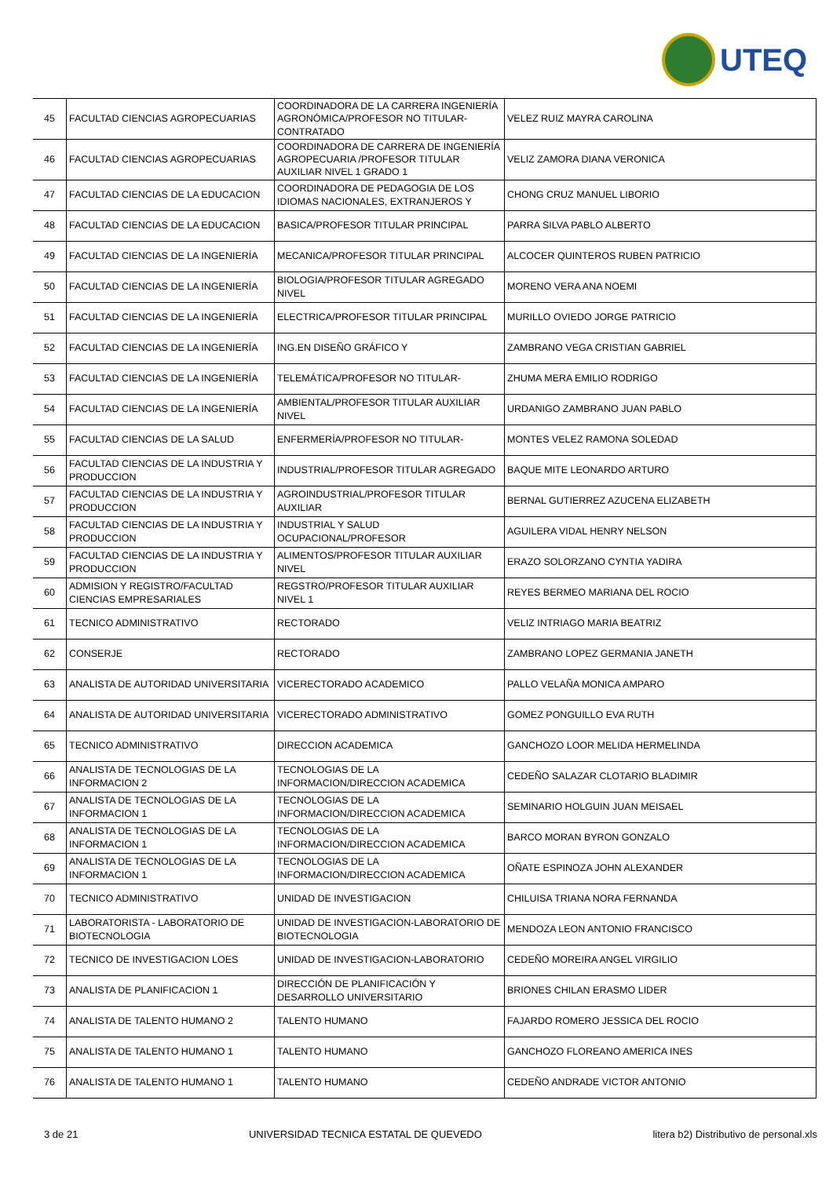UTEQ
| 45 | FACULTAD CIENCIAS AGROPECUARIAS | COORDINADORA DE LA CARRERA INGENIERÍA AGRONÓMICA/PROFESOR NO TITULAR-CONTRATADO | VELEZ RUIZ MAYRA CAROLINA |
| 46 | FACULTAD CIENCIAS AGROPECUARIAS | COORDINADORA DE CARRERA DE INGENIERÍA AGROPECUARIA /PROFESOR TITULAR AUXILIAR NIVEL 1 GRADO 1 | VELIZ ZAMORA DIANA VERONICA |
| 47 | FACULTAD CIENCIAS DE LA EDUCACION | COORDINADORA DE PEDAGOGIA DE LOS IDIOMAS NACIONALES, EXTRANJEROS Y | CHONG CRUZ MANUEL LIBORIO |
| 48 | FACULTAD CIENCIAS DE LA EDUCACION | BASICA/PROFESOR TITULAR PRINCIPAL | PARRA SILVA PABLO ALBERTO |
| 49 | FACULTAD CIENCIAS DE LA INGENIERÍA | MECANICA/PROFESOR TITULAR PRINCIPAL | ALCOCER QUINTEROS RUBEN PATRICIO |
| 50 | FACULTAD CIENCIAS DE LA INGENIERÍA | BIOLOGIA/PROFESOR TITULAR AGREGADO NIVEL | MORENO VERA ANA NOEMI |
| 51 | FACULTAD CIENCIAS DE LA INGENIERÍA | ELECTRICA/PROFESOR TITULAR PRINCIPAL | MURILLO OVIEDO JORGE PATRICIO |
| 52 | FACULTAD CIENCIAS DE LA INGENIERÍA | ING.EN DISEÑO GRÁFICO Y | ZAMBRANO VEGA CRISTIAN GABRIEL |
| 53 | FACULTAD CIENCIAS DE LA INGENIERÍA | TELEMÁTICA/PROFESOR NO TITULAR- | ZHUMA MERA EMILIO RODRIGO |
| 54 | FACULTAD CIENCIAS DE LA INGENIERÍA | AMBIENTAL/PROFESOR TITULAR AUXILIAR NIVEL | URDANIGO ZAMBRANO JUAN PABLO |
| 55 | FACULTAD CIENCIAS DE LA SALUD | ENFERMERÍA/PROFESOR NO TITULAR- | MONTES VELEZ RAMONA SOLEDAD |
| 56 | FACULTAD CIENCIAS DE LA INDUSTRIA Y PRODUCCION | INDUSTRIAL/PROFESOR TITULAR AGREGADO | BAQUE MITE LEONARDO ARTURO |
| 57 | FACULTAD CIENCIAS DE LA INDUSTRIA Y PRODUCCION | AGROINDUSTRIAL/PROFESOR TITULAR AUXILIAR | BERNAL GUTIERREZ AZUCENA ELIZABETH |
| 58 | FACULTAD CIENCIAS DE LA INDUSTRIA Y PRODUCCION | INDUSTRIAL Y SALUD OCUPACIONAL/PROFESOR | AGUILERA VIDAL HENRY NELSON |
| 59 | FACULTAD CIENCIAS DE LA INDUSTRIA Y PRODUCCION | ALIMENTOS/PROFESOR TITULAR AUXILIAR NIVEL | ERAZO SOLORZANO CYNTIA YADIRA |
| 60 | ADMISION Y REGISTRO/FACULTAD CIENCIAS EMPRESARIALES | REGSTRO/PROFESOR TITULAR AUXILIAR NIVEL 1 | REYES BERMEO MARIANA DEL ROCIO |
| 61 | TECNICO ADMINISTRATIVO | RECTORADO | VELIZ INTRIAGO MARIA BEATRIZ |
| 62 | CONSERJE | RECTORADO | ZAMBRANO LOPEZ GERMANIA JANETH |
| 63 | ANALISTA DE AUTORIDAD UNIVERSITARIA | VICERECTORADO ACADEMICO | PALLO VELAÑA MONICA AMPARO |
| 64 | ANALISTA DE AUTORIDAD UNIVERSITARIA | VICERECTORADO ADMINISTRATIVO | GOMEZ PONGUILLO EVA RUTH |
| 65 | TECNICO ADMINISTRATIVO | DIRECCION ACADEMICA | GANCHOZO LOOR MELIDA HERMELINDA |
| 66 | ANALISTA DE TECNOLOGIAS DE LA INFORMACION 2 | TECNOLOGIAS DE LA INFORMACION/DIRECCION ACADEMICA | CEDEÑO SALAZAR CLOTARIO BLADIMIR |
| 67 | ANALISTA DE TECNOLOGIAS DE LA INFORMACION 1 | TECNOLOGIAS DE LA INFORMACION/DIRECCION ACADEMICA | SEMINARIO HOLGUIN JUAN MEISAEL |
| 68 | ANALISTA DE TECNOLOGIAS DE LA INFORMACION 1 | TECNOLOGIAS DE LA INFORMACION/DIRECCION ACADEMICA | BARCO MORAN BYRON GONZALO |
| 69 | ANALISTA DE TECNOLOGIAS DE LA INFORMACION 1 | TECNOLOGIAS DE LA INFORMACION/DIRECCION ACADEMICA | OÑATE ESPINOZA JOHN ALEXANDER |
| 70 | TECNICO ADMINISTRATIVO | UNIDAD DE INVESTIGACION | CHILUISA TRIANA NORA FERNANDA |
| 71 | LABORATORISTA - LABORATORIO DE BIOTECNOLOGIA | UNIDAD DE INVESTIGACION-LABORATORIO DE BIOTECNOLOGIA | MENDOZA LEON ANTONIO FRANCISCO |
| 72 | TECNICO DE INVESTIGACION LOES | UNIDAD DE INVESTIGACION-LABORATORIO | CEDEÑO MOREIRA ANGEL VIRGILIO |
| 73 | ANALISTA DE PLANIFICACION 1 | DIRECCIÓN DE PLANIFICACIÓN Y DESARROLLO UNIVERSITARIO | BRIONES CHILAN ERASMO LIDER |
| 74 | ANALISTA DE TALENTO HUMANO 2 | TALENTO HUMANO | FAJARDO ROMERO JESSICA DEL ROCIO |
| 75 | ANALISTA DE TALENTO HUMANO 1 | TALENTO HUMANO | GANCHOZO FLOREANO AMERICA INES |
| 76 | ANALISTA DE TALENTO HUMANO 1 | TALENTO HUMANO | CEDEÑO ANDRADE VICTOR ANTONIO |
3 de 21 UNIVERSIDAD TECNICA ESTATAL DE QUEVEDO litera b2) Distributivo de personal.xls